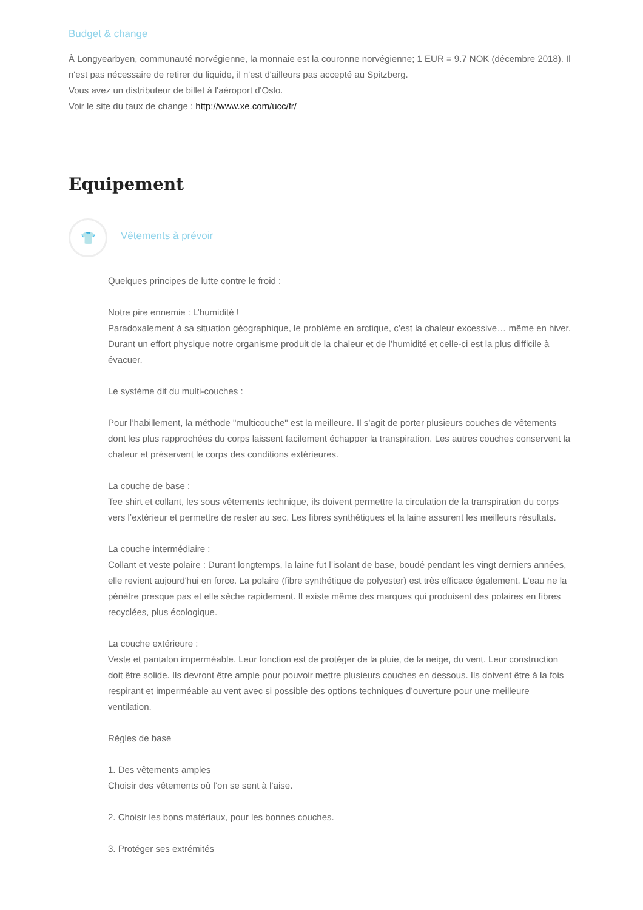Budget & change
À Longyearbyen, communauté norvégienne, la monnaie est la couronne norvégienne; 1 EUR = 9.7 NOK (décembre 2018). Il n'est pas nécessaire de retirer du liquide, il n'est d'ailleurs pas accepté au Spitzberg.
Vous avez un distributeur de billet à l'aéroport d'Oslo.
Voir le site du taux de change : http://www.xe.com/ucc/fr/
Equipement
👕
Vêtements à prévoir
Quelques principes de lutte contre le froid :
Notre pire ennemie : L’humidité !
Paradoxalement à sa situation géographique, le problème en arctique, c’est la chaleur excessive… même en hiver. Durant un effort physique notre organisme produit de la chaleur et de l’humidité et celle-ci est la plus difficile à évacuer.
Le système dit du multi-couches :
Pour l’habillement, la méthode "multicouche" est la meilleure. Il s’agit de porter plusieurs couches de vêtements dont les plus rapprochées du corps laissent facilement échapper la transpiration. Les autres couches conservent la chaleur et préservent le corps des conditions extérieures.
La couche de base :
Tee shirt et collant, les sous vêtements technique, ils doivent permettre la circulation de la transpiration du corps vers l’extérieur et permettre de rester au sec. Les fibres synthétiques et la laine assurent les meilleurs résultats.
La couche intermédiaire :
Collant et veste polaire : Durant longtemps, la laine fut l’isolant de base, boudé pendant les vingt derniers années, elle revient aujourd'hui en force. La polaire (fibre synthétique de polyester) est très efficace également. L’eau ne la pénètre presque pas et elle sèche rapidement. Il existe même des marques qui produisent des polaires en fibres recyclées, plus écologique.
La couche extérieure :
Veste et pantalon imperméable. Leur fonction est de protéger de la pluie, de la neige, du vent. Leur construction doit être solide. Ils devront être ample pour pouvoir mettre plusieurs couches en dessous. Ils doivent être à la fois respirant et imperméable au vent avec si possible des options techniques d’ouverture pour une meilleure
ventilation.
Règles de base
1. Des vêtements amples
Choisir des vêtements où l’on se sent à l’aise.
2. Choisir les bons matériaux, pour les bonnes couches.
3. Protéger ses extrémités